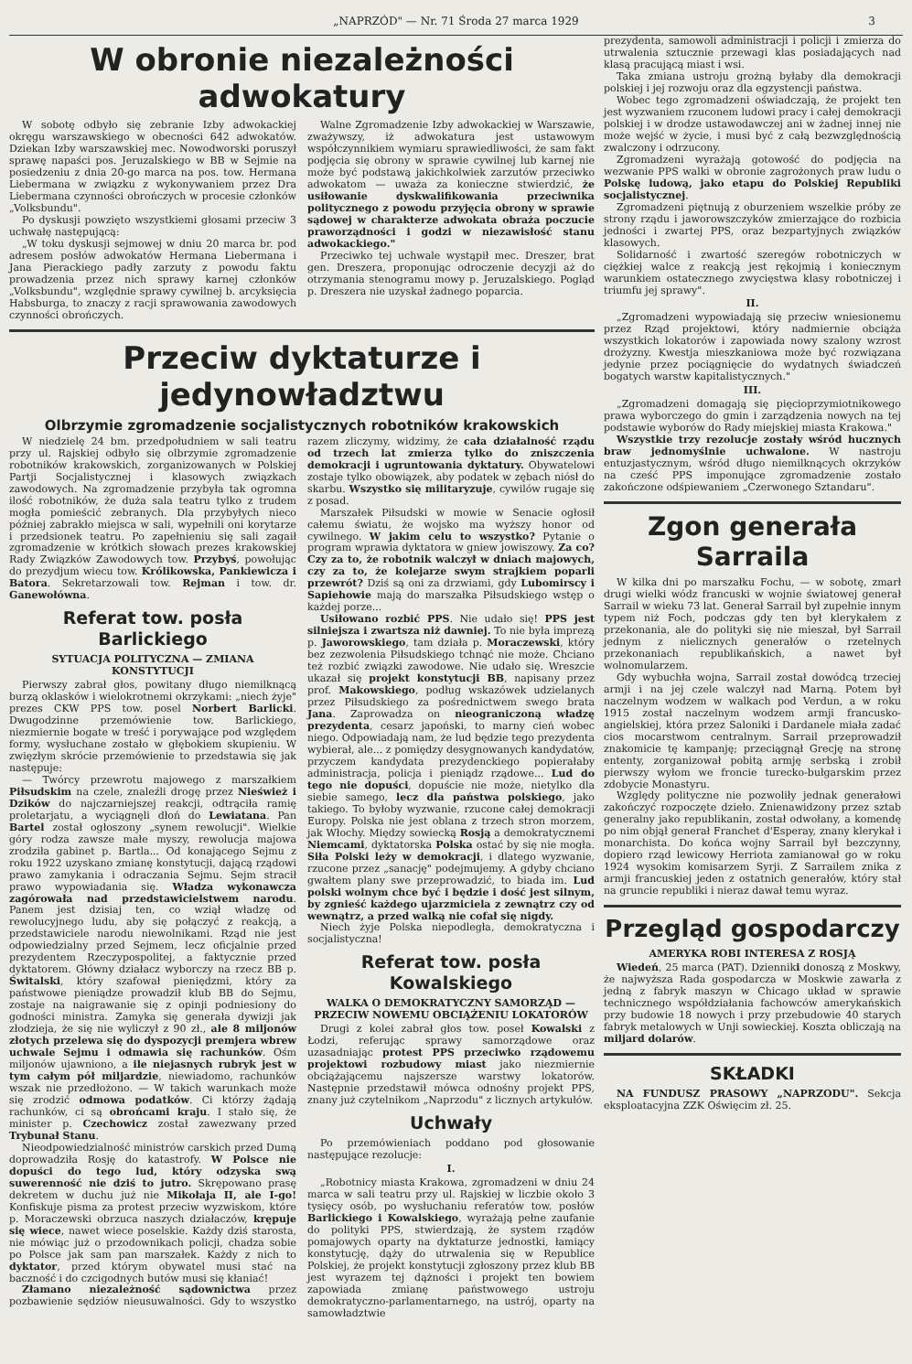„NAPRZÓD" — Nr. 71 Środa 27 marca 1929 3
W obronie niezależności adwokatury
W sobotę odbyło się zebranie Izby adwokackiej okręgu warszawskiego w obecności 642 adwokatów. Dziekan Izby warszawskiej mec. Nowodworski poruszył sprawę napaści pos. Jeruzalskiego w BB w Sejmie na posiedzeniu z dnia 20-go marca na pos. tow. Hermana Liebermana w związku z wykonywaniem przez Dra Liebermana czynności obrończych w procesie członków „Volksbundu".
Po dyskusji powzięto wszystkiemi głosami przeciw 3 uchwałę następującą:
„W toku dyskusji sejmowej w dniu 20 marca br. pod adresem posłów adwokatów Hermana Liebermana i Jana Pierackiego padły zarzuty z powodu faktu prowadzenia przez nich sprawy karnej członków „Volksbundu", względnie sprawy cywilnej b. arcyksięcia Habsburga, to znaczy z racji sprawowania zawodowych czynności obrończych.
Walne Zgromadzenie Izby adwokackiej w Warszawie, zważywszy, iż adwokatura jest ustawowym współczynnikiem wymiaru sprawiedliwości, że sam fakt podjęcia się obrony w sprawie cywilnej lub karnej nie może być podstawą jakichkolwiek zarzutów przeciwko adwokatom — uważa za konieczne stwierdzić, że usiłowanie dyskwalifikowania przeciwnika politycznego z powodu przyjęcia obrony w sprawie sądowej w charakterze adwokata obraża poczucie praworządności i godzi w niezawisłość stanu adwokackiego."
Przeciwko tej uchwale wystąpił mec. Dreszer, brat gen. Dreszera, proponując odroczenie decyzji aż do otrzymania stenogramu mowy p. Jeruzalskiego. Pogląd p. Dreszera nie uzyskał żadnego poparcia.
Przeciw dyktaturze i jedynowładztwu
Olbrzymie zgromadzenie socjalistycznych robotników krakowskich
W niedzielę 24 bm. przedpołudniem w sali teatru przy ul. Rajskiej odbyło się olbrzymie zgromadzenie robotników krakowskich, zorganizowanych w Polskiej Partji Socjalistycznej i klasowych związkach zawodowych. Na zgromadzenie przybyła tak ogromna ilość robotników, że duża sala teatru tylko z trudem mogła pomieścić zebranych. Dla przybyłych nieco później zabrakło miejsca w sali, wypełnili oni korytarze i przedsionek teatru. Po zapełnieniu się sali zagaił zgromadzenie w krótkich słowach prezes krakowskiej Rady Związków Zawodowych tow. Przybyś, powołując do prezydjum wiecu tow. Królikowska, Pankiewicza i Batora. Sekretarzowali tow. Rejman i tow. dr. Ganewołówna.
Referat tow. posła Barlickiego
SYTUACJA POLITYCZNA — ZMIANA KONSTYTUCJI
Pierwszy zabrał głos, powitany długo niemilknącą burzą oklasków i wielokrotnemi okrzykami: „niech żyje" prezes CKW PPS tow. posel Norbert Barlicki. Dwugodzinne przemówienie tow. Barlickiego, niezmiernie bogate w treść i porywające pod względem formy, wysłuchane zostało w głębokiem skupieniu. W zwięzłym skrócie przemówienie to przedstawia się jak następuje:
— Twórcy przewrotu majowego z marszałkiem Piłsudskim na czele, znaleźli drogę przez Nieśwież i Dzików do najczarniejszej reakcji, odtrąciła ramię proletarjatu, a wyciągnęli dłoń do Lewiatana. Pan Bartel został ogłoszony „synem rewolucji". Wielkie góry rodza zawsze małe myszy, rewolucja majowa zrodziła gabinet p. Bartla... Od konającego Sejmu z roku 1922 uzyskano zmianę konstytucji, dającą rządowi prawo zamykania i odraczania Sejmu. Sejm stracił prawo wypowiadania się. Władza wykonawcza zagórowała nad przedstawicielstwem narodu. Panem jest dzisiaj ten, co wziął władzę od rewolucyjnego ludu, aby się połączyć z reakcją, a przedstawiciele narodu niewolnikami. Rząd nie jest odpowiedzialny przed Sejmem, lecz oficjalnie przed prezydentem Rzeczypospolitej, a faktycznie przed dyktatorem. Główny działacz wyborczy na rzecz BB p. Świtalski, który szafował pieniędzmi, który za państwowe pieniądze prowadził klub BB do Sejmu, zostaje na naigrawanie się z opinji podniesiony do godności ministra. Zamyka się generała dywizji jak złodzieja, że się nie wyliczył z 90 zł., ale 8 miljonów złotych przelewa się do dyspozycji premjera wbrew uchwale Sejmu i odmawia się rachunków. Ośm miljonów ujawniono, a ile niejasnych rubryk jest w tym całym pół miljardzie, niewiadomo, rachunków wszak nie przedłożono. — W takich warunkach może się zrodzić odmowa podatków. Ci którzy żądają rachunków, ci są obrońcami kraju. I stało się, że minister p. Czechowicz został zawezwany przed Trybunał Stanu.
Nieodpowiedzialność ministrów carskich przed Dumą doprowadziła Rosję do katastrofy. W Polsce nie dopuści do tego lud, który odzyska swą suwerenność nie dziś to jutro. Skrępowano prasę dekretem w duchu już nie Mikołaja II, ale I-go! Konfiskuje pisma za protest przeciw wyzwiskom, które p. Moraczewski obrzuca naszych działaczów, krępuje się wiece, nawet wiece poselskie. Każdy dziś starosta, nie mówiąc już o przodownikach policji, chadza sobie po Polsce jak sam pan marszałek. Każdy z nich to dyktator, przed którym obywatel musi stać na baczność i do czcigodnych butów musi się kłaniać!
Złamano niezależność sądownictwa przez pozbawienie sędziów nieusuwalności. Gdy to wszystko razem zliczymy, widzimy, że cała działalność rządu od trzech lat zmierza tylko do zniszczenia demokracji i ugruntowania dyktatury. Obywatelowi zostaje tylko obowiązek, aby podatek w zębach niósł do skarbu. Wszystko się militaryzuje, cywilów rugaje się z posad.
Marszałek Piłsudski w mowie w Senacie ogłosił całemu światu, że wojsko ma wyższy honor od cywilnego. W jakim celu to wszystko? Pytanie o program wprawia dyktatora w gniew jowiszowy. Za co? Czy za to, że robotnik walczył w dniach majowych, czy za to, że kolejarze swym strajkiem poparli przewrót? Dziś są oni za drzwiami, gdy Lubomirscy i Sapiehowie mają do marszałka Piłsudskiego wstęp o każdej porze...
Usiłowano rozbić PPS. Nie udało się! PPS jest silniejsza i zwartsza niż dawniej. To nie była imprezą p. Jaworowskiego, tam działa p. Moraczewski, który bez zezwolenia Piłsudskiego tchnąć nie może. Chciano też rozbić związki zawodowe. Nie udało się. Wreszcie ukazał się projekt konstytucji BB, napisany przez prof. Makowskiego, podług wskazówek udzielanych przez Piłsudskiego za pośrednictwem swego brata Jana. Zaprowadza on nieograniczoną władzę prezydenta, cesarz japoński, to marny cień wobec niego. Odpowiadają nam, że lud będzie tego prezydenta wybierał, ale... z pomiędzy desygnowanych kandydatów, przyczem kandydata prezydenckiego popierałaby administracja, policja i pieniądz rządowe... Lud do tego nie dopuści, dopuście nie może, nietylko dla siebie samego, lecz dla państwa polskiego, jako takiego. To byłoby wyzwanie, rzucone całej demokracji Europy. Polska nie jest oblana z trzech stron morzem, jak Włochy. Między sowiecką Rosją a demokratycznemi Niemcami, dyktatorska Polska ostać by się nie mogła. Siła Polski leży w demokracji, i dlatego wyzwanie, rzucone przez „sanację" podejmujemy. A gdyby chciano gwałtem plany swe przeprowadzić, to biada im. Lud polski wolnym chce być i będzie i dość jest silnym, by zgnieść każdego ujarzmiciela z zewnątrz czy od wewnątrz, a przed walką nie cofał się nigdy.
Niech żyje Polska niepodległa, demokratyczna i socjalistyczna!
Referat tow. posła Kowalskiego
WALKA O DEMOKRATYCZNY SAMORZĄD — PRZECIW NOWEMU OBCIĄŻENIU LOKATORÓW
Drugi z kolei zabrał głos tow. poseł Kowalski z Łodzi, referując sprawy samorządowe oraz uzasadniając protest PPS przeciwko rządowemu projektowi rozbudowy miast jako niezmiernie obciążającemu najszersze warstwy lokatorów. Następnie przedstawił mówca odnośny projekt PPS, znany już czytelnikom „Naprzodu" z licznych artykułów.
Uchwały
Po przemówieniach poddano pod głosowanie następujące rezolucje:
I.
„Robotnicy miasta Krakowa, zgromadzeni w dniu 24 marca w sali teatru przy ul. Rajskiej w liczbie około 3 tysięcy osób, po wysłuchaniu referatów tow. posłów Barlickiego i Kowalskiego, wyrażają pełne zaufanie do polityki PPS, stwierdzają, że system rządów pomajowych oparty na dyktaturze jednostki, łamiący konstytucję, dąży do utrwalenia się w Republice Polskiej, że projekt konstytucji zgłoszony przez klub BB jest wyrazem tej dążności i projekt ten bowiem zapowiada zmianę państwowego ustroju demokratyczno-parlamentarnego, na ustrój, oparty na samowładztwie
prezydenta, samowoli administracji i policji i zmierza do utrwalenia sztucznie przewagi klas posiadających nad klasą pracującą miast i wsi.
Taka zmiana ustroju grożną byłaby dla demokracji polskiej i jej rozwoju oraz dla egzystencji państwa.
Wobec tego zgromadzeni oświadczają, że projekt ten jest wyzwaniem rzuconem ludowi pracy i całej demokracji polskiej i w drodze ustawodawczej ani w żadnej innej nie może wejść w życie, i musi być z całą bezwzględnością zwalczony i odrzucony.
Zgromadzeni wyrażają gotowość do podjęcia na wezwanie PPS walki w obronie zagrożonych praw ludu o Polskę ludową, jako etapu do Polskiej Republiki socjalistycznej.
Zgromadzeni piętnują z oburzeniem wszelkie próby ze strony rządu i jaworowszczyków zmierzające do rozbicia jedności i zwartej PPS, oraz bezpartyjnych związków klasowych.
Solidarność i zwartość szeregów robotniczych w ciężkiej walce z reakcją jest rękojmią i koniecznym warunkiem ostatecznego zwycięstwa klasy robotniczej i triumfu jej sprawy".
II.
„Zgromadzeni wypowiadają się przeciw wniesionemu przez Rząd projektowi, który nadmiernie obciąża wszystkich lokatorów i zapowiada nowy szalony wzrost drożyzny. Kwestja mieszkaniowa może być rozwiązana jedynie przez pociągnięcie do wydatnych świadczeń bogatych warstw kapitalistycznych."
III.
„Zgromadzeni domagają się pięcioprzymiotnikowego prawa wyborczego do gmin i zarządzenia nowych na tej podstawie wyborów do Rady miejskiej miasta Krakowa."
Wszystkie trzy rezolucje zostały wśród hucznych braw jednomyślnie uchwalone. W nastroju entuzjastycznym, wśród długo niemilknących okrzyków na cześć PPS imponujące zgromadzenie zostało zakończone odśpiewaniem „Czerwonego Sztandaru".
Zgon generała Sarraila
W kilka dni po marszałku Fochu, — w sobotę, zmarł drugi wielki wódz francuski w wojnie światowej generał Sarrail w wieku 73 lat. Generał Sarrail był zupełnie innym typem niż Foch, podczas gdy ten był klerykałem z przekonania, ale do polityki się nie mieszał, był Sarrail jednym z nielicznych generałów o rzetelnych przekonaniach republikańskich, a nawet był wolnomularzem.
Gdy wybuchła wojna, Sarrail został dowódcą trzeciej armji i na jej czele walczył nad Marną. Potem był naczelnym wodzem w walkach pod Verdun, a w roku 1915 został naczelnym wodzem armji francusko-angielskiej, która przez Saloniki i Dardanele miała zadać cios mocarstwom centralnym. Sarrail przeprowadził znakomicie tę kampanję; przeciągnął Grecję na stronę ententy, zorganizował pobitą armję serbską i zrobił pierwszy wyłom we froncie turecko-bułgarskim przez zdobycie Monastyru.
Względy polityczne nie pozwoliły jednak generałowi zakończyć rozpoczęte dzieło. Znienawidzony przez sztab generalny jako republikanin, został odwołany, a komendę po nim objął generał Franchet d'Esperay, znany klerykał i monarchista. Do końca wojny Sarrail był bezczynny, dopiero rząd lewicowy Herriota zamianował go w roku 1924 wysokim komisarzem Syrji. Z Sarrailem znika z armji francuskiej jeden z ostatnich generałów, który stał na gruncie republiki i nieraz dawał temu wyraz.
Przegląd gospodarczy
AMERYKA ROBI INTERESA Z ROSJĄ
Wiedeń, 25 marca (PAT). Dzienniki donoszą z Moskwy, że najwyższa Rada gospodarcza w Moskwie zawarła z jedną z fabryk maszyn w Chicago układ w sprawie technicznego współdziałania fachowców amerykańskich przy budowie 18 nowych i przy przebudowie 40 starych fabryk metalowych w Unji sowieckiej. Koszta obliczają na miljard dolarów.
SKŁADKI
NA FUNDUSZ PRASOWY „NAPRZODU". Sekcja eksploatacyjna ZZK Oświęcim zł. 25.